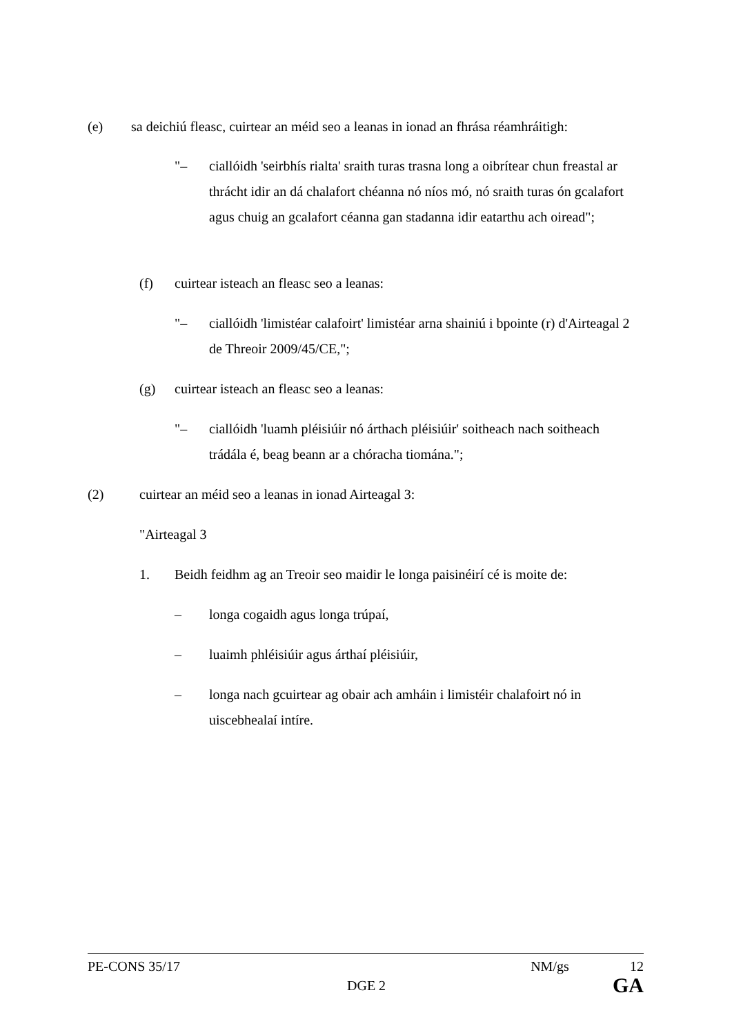(e) sa deichiú fleasc, cuirtear an méid seo a leanas in ionad an fhrása réamhráitigh:
"– ciallóidh 'seirbhís rialta' sraith turas trasna long a oibrítear chun freastal ar thrácht idir an dá chalafort chéanna nó níos mó, nó sraith turas ón gcalafort agus chuig an gcalafort céanna gan stadanna idir eatarthu ach oiread";
(f) cuirtear isteach an fleasc seo a leanas:
"– ciallóidh 'limistéar calafoirt' limistéar arna shainiú i bpointe (r) d'Airteagal 2 de Threoir 2009/45/CE,";
(g) cuirtear isteach an fleasc seo a leanas:
"– ciallóidh 'luamh pléisiúir nó árthach pléisiúir' soitheach nach soitheach trádála é, beag beann ar a chóracha tiomána.";
(2) cuirtear an méid seo a leanas in ionad Airteagal 3:
"Airteagal 3
1. Beidh feidhm ag an Treoir seo maidir le longa paisinéirí cé is moite de:
– longa cogaidh agus longa trúpaí,
– luaimh phléisiúir agus árthaí pléisiúir,
– longa nach gcuirtear ag obair ach amháin i limistéir chalafoirt nó in uiscebhealaí intíre.
PE-CONS 35/17 NM/gs 12
DGE 2 GA